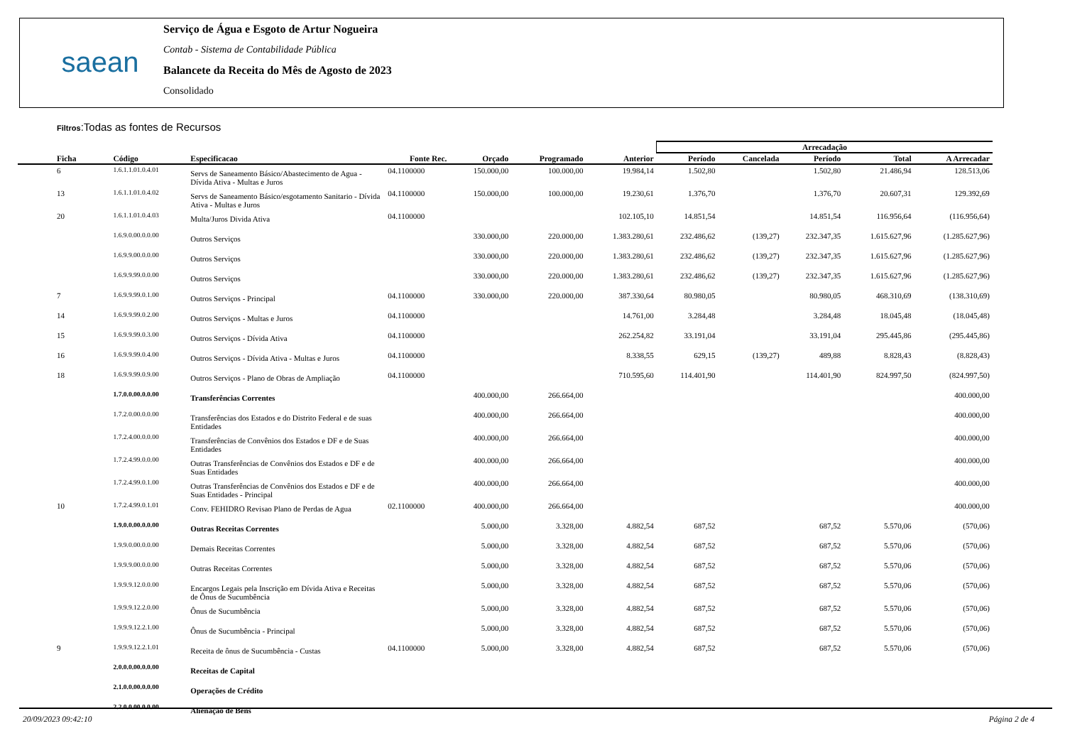saean
Serviço de Água e Esgoto de Artur Nogueira
Contab - Sistema de Contabilidade Pública
Balancete da Receita do Mês de Agosto de 2023
Consolidado
Filtros:Todas as fontes de Recursos
| | | | | | | | Arrecadação | | | | | |
| --- | --- | --- | --- | --- | --- | --- | --- | --- | --- | --- | --- | --- |
| Ficha | Código | Especificacao | Fonte Rec. | Orçado | Programado | Anterior | Período | Cancelada | Período | Total | A Arrecadar | |
| 6 | 1.6.1.1.01.0.4.01 | Servs de Saneamento Básico/Abastecimento de Agua - Dívida Ativa - Multas e Juros | 04.1100000 | 150.000,00 | 100.000,00 | 19.984,14 | 1.502,80 | | 1.502,80 | 21.486,94 | 128.513,06 | |
| 13 | 1.6.1.1.01.0.4.02 | Servs de Saneamento Básico/esgotamento Sanitario - Dívida Ativa - Multas e Juros | 04.1100000 | 150.000,00 | 100.000,00 | 19.230,61 | 1.376,70 | | 1.376,70 | 20.607,31 | 129.392,69 | |
| 20 | 1.6.1.1.01.0.4.03 | Multa/Juros Divida Ativa | 04.1100000 | | | 102.105,10 | 14.851,54 | | 14.851,54 | 116.956,64 | (116.956,64) | |
| | 1.6.9.0.00.0.0.00 | Outros Serviços | | 330.000,00 | 220.000,00 | 1.383.280,61 | 232.486,62 | (139,27) | 232.347,35 | 1.615.627,96 | (1.285.627,96) | |
| | 1.6.9.9.00.0.0.00 | Outros Serviços | | 330.000,00 | 220.000,00 | 1.383.280,61 | 232.486,62 | (139,27) | 232.347,35 | 1.615.627,96 | (1.285.627,96) | |
| | 1.6.9.9.99.0.0.00 | Outros Serviços | | 330.000,00 | 220.000,00 | 1.383.280,61 | 232.486,62 | (139,27) | 232.347,35 | 1.615.627,96 | (1.285.627,96) | |
| 7 | 1.6.9.9.99.0.1.00 | Outros Serviços - Principal | 04.1100000 | 330.000,00 | 220.000,00 | 387.330,64 | 80.980,05 | | 80.980,05 | 468.310,69 | (138.310,69) | |
| 14 | 1.6.9.9.99.0.2.00 | Outros Serviços - Multas e Juros | 04.1100000 | | | 14.761,00 | 3.284,48 | | 3.284,48 | 18.045,48 | (18.045,48) | |
| 15 | 1.6.9.9.99.0.3.00 | Outros Serviços - Dívida Ativa | 04.1100000 | | | 262.254,82 | 33.191,04 | | 33.191,04 | 295.445,86 | (295.445,86) | |
| 16 | 1.6.9.9.99.0.4.00 | Outros Serviços - Dívida Ativa - Multas e Juros | 04.1100000 | | | 8.338,55 | 629,15 | (139,27) | 489,88 | 8.828,43 | (8.828,43) | |
| 18 | 1.6.9.9.99.0.9.00 | Outros Serviços - Plano de Obras de Ampliação | 04.1100000 | | | 710.595,60 | 114.401,90 | | 114.401,90 | 824.997,50 | (824.997,50) | |
| | 1.7.0.0.00.0.0.00 | Transferências Correntes | | 400.000,00 | 266.664,00 | | | | | | 400.000,00 | |
| | 1.7.2.0.00.0.0.00 | Transferências dos Estados e do Distrito Federal e de suas Entidades | | 400.000,00 | 266.664,00 | | | | | | 400.000,00 | |
| | 1.7.2.4.00.0.0.00 | Transferências de Convênios dos Estados e DF e de Suas Entidades | | 400.000,00 | 266.664,00 | | | | | | 400.000,00 | |
| | 1.7.2.4.99.0.0.00 | Outras Transferências de Convênios dos Estados e DF e de Suas Entidades | | 400.000,00 | 266.664,00 | | | | | | 400.000,00 | |
| | 1.7.2.4.99.0.1.00 | Outras Transferências de Convênios dos Estados e DF e de Suas Entidades - Principal | | 400.000,00 | 266.664,00 | | | | | | 400.000,00 | |
| 10 | 1.7.2.4.99.0.1.01 | Conv. FEHIDRO Revisao Plano de Perdas de Agua | 02.1100000 | 400.000,00 | 266.664,00 | | | | | | 400.000,00 | |
| | 1.9.0.0.00.0.0.00 | Outras Receitas Correntes | | 5.000,00 | 3.328,00 | 4.882,54 | 687,52 | | 687,52 | 5.570,06 | (570,06) | |
| | 1.9.9.0.00.0.0.00 | Demais Receitas Correntes | | 5.000,00 | 3.328,00 | 4.882,54 | 687,52 | | 687,52 | 5.570,06 | (570,06) | |
| | 1.9.9.9.00.0.0.00 | Outras Receitas Correntes | | 5.000,00 | 3.328,00 | 4.882,54 | 687,52 | | 687,52 | 5.570,06 | (570,06) | |
| | 1.9.9.9.12.0.0.00 | Encargos Legais pela Inscrição em Dívida Ativa e Receitas de Ônus de Sucumbência | | 5.000,00 | 3.328,00 | 4.882,54 | 687,52 | | 687,52 | 5.570,06 | (570,06) | |
| | 1.9.9.9.12.2.0.00 | Ônus de Sucumbência | | 5.000,00 | 3.328,00 | 4.882,54 | 687,52 | | 687,52 | 5.570,06 | (570,06) | |
| | 1.9.9.9.12.2.1.00 | Ônus de Sucumbência - Principal | | 5.000,00 | 3.328,00 | 4.882,54 | 687,52 | | 687,52 | 5.570,06 | (570,06) | |
| 9 | 1.9.9.9.12.2.1.01 | Receita de ônus de Sucumbência - Custas | 04.1100000 | 5.000,00 | 3.328,00 | 4.882,54 | 687,52 | | 687,52 | 5.570,06 | (570,06) | |
| | 2.0.0.0.00.0.0.00 | Receitas de Capital | | | | | | | | | | |
| | 2.1.0.0.00.0.0.00 | Operações de Crédito | | | | | | | | | | |
| | 2.2.0.0.00.0.0.00 | Alienação de Bens | | | | | | | | | | |
20/09/2023 09:42:10 Página 2 de 4